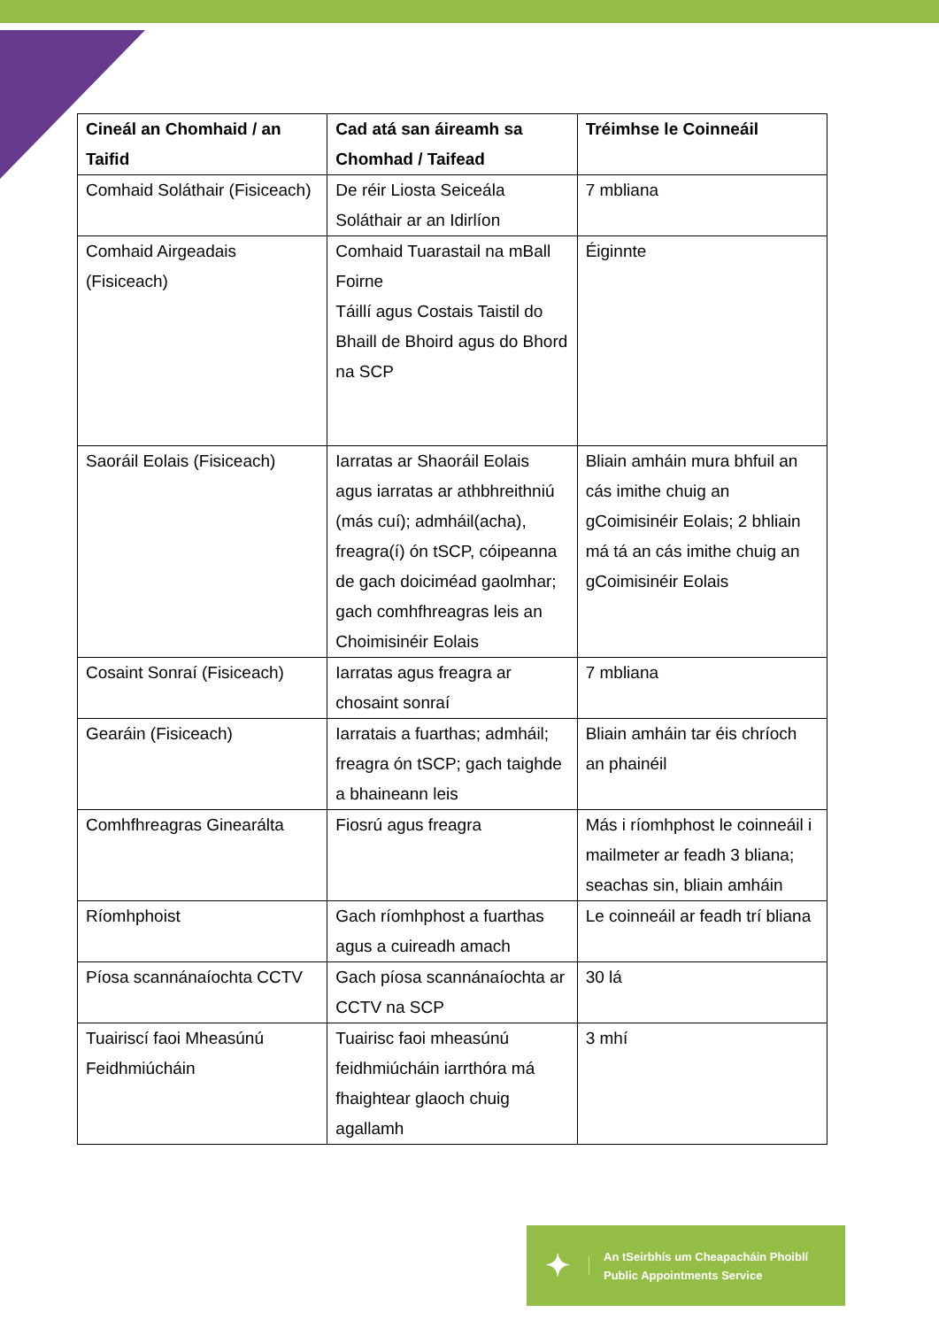| Cineál an Chomhaid / an Taifid | Cad atá san áireamh sa Chomhad / Taifead | Tréimhse le Coinneáil |
| --- | --- | --- |
| Comhaid Soláthair (Fisiceach) | De réir Liosta Seiceála Soláthair ar an Idirlíon | 7 mbliana |
| Comhaid Airgeadais (Fisiceach) | Comhaid Tuarastail na mBall Foirne Táillí agus Costais Taistil do Bhaill de Bhoird agus do Bhord na SCP | Éiginnte |
| Saoráil Eolais (Fisiceach) | Iarratas ar Shaoráil Eolais agus iarratas ar athbhreithniú (más cuí); admháil(acha), freagra(í) ón tSCP, cóipeanna de gach doiciméad gaolmhar; gach comhfhreagras leis an Choimisinéir Eolais | Bliain amháin mura bhfuil an cás imithe chuig an gCoimisinéir Eolais; 2 bhliain má tá an cás imithe chuig an gCoimisinéir Eolais |
| Cosaint Sonraí (Fisiceach) | Iarratas agus freagra ar chosaint sonraí | 7 mbliana |
| Gearáin (Fisiceach) | Iarratais a fuarthas; admháil; freagra ón tSCP; gach taighde a bhaineann leis | Bliain amháin tar éis chríoch an phainéil |
| Comhfhreagras Ginearálta | Fiosrú agus freagra | Más i ríomhphost le coinneáil i mailmeter ar feadh 3 bliana; seachas sin, bliain amháin |
| Ríomhphoist | Gach ríomhphost a fuarthas agus a cuireadh amach | Le coinneáil ar feadh trí bliana |
| Píosa scannánaíochta CCTV | Gach píosa scannánaíochta ar CCTV na SCP | 30 lá |
| Tuairiscí faoi Mheasúnú Feidhmiúcháin | Tuairisc faoi mheasúnú feidhmiúcháin iarrthóra má fhaightear glaoch chuig agallamh | 3 mhí |
✦
An tSeirbhís um Cheapacháin Phoiblí
Public Appointments Service